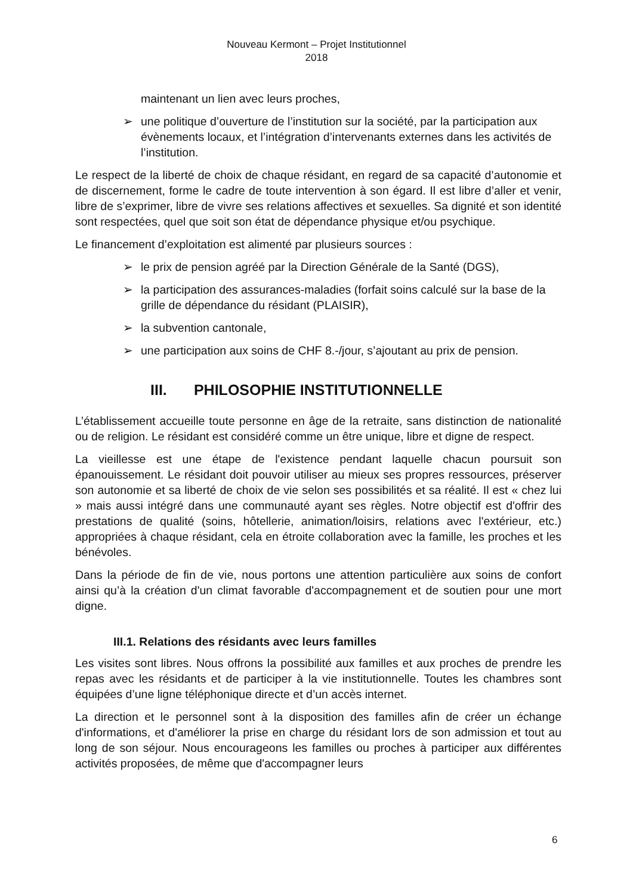Nouveau Kermont – Projet Institutionnel
2018
maintenant un lien avec leurs proches,
➢ une politique d’ouverture de l’institution sur la société, par la participation aux évènements locaux, et l’intégration d’intervenants externes dans les activités de l’institution.
Le respect de la liberté de choix de chaque résidant, en regard de sa capacité d’autonomie et de discernement, forme le cadre de toute intervention à son égard. Il est libre d’aller et venir, libre de s’exprimer, libre de vivre ses relations affectives et sexuelles. Sa dignité et son identité sont respectées, quel que soit son état de dépendance physique et/ou psychique.
Le financement d’exploitation est alimenté par plusieurs sources :
➢ le prix de pension agréé par la Direction Générale de la Santé (DGS),
➢ la participation des assurances-maladies (forfait soins calculé sur la base de la grille de dépendance du résidant (PLAISIR),
➢ la subvention cantonale,
➢ une participation aux soins de CHF 8.-/jour, s’ajoutant au prix de pension.
III. PHILOSOPHIE INSTITUTIONNELLE
L’établissement accueille toute personne en âge de la retraite, sans distinction de nationalité ou de religion. Le résidant est considéré comme un être unique, libre et digne de respect.
La vieillesse est une étape de l'existence pendant laquelle chacun poursuit son épanouissement. Le résidant doit pouvoir utiliser au mieux ses propres ressources, préserver son autonomie et sa liberté de choix de vie selon ses possibilités et sa réalité. Il est « chez lui » mais aussi intégré dans une communauté ayant ses règles. Notre objectif est d'offrir des prestations de qualité (soins, hôtellerie, animation/loisirs, relations avec l'extérieur, etc.) appropriées à chaque résidant, cela en étroite collaboration avec la famille, les proches et les bénévoles.
Dans la période de fin de vie, nous portons une attention particulière aux soins de confort ainsi qu’à la création d'un climat favorable d'accompagnement et de soutien pour une mort digne.
III.1. Relations des résidants avec leurs familles
Les visites sont libres. Nous offrons la possibilité aux familles et aux proches de prendre les repas avec les résidants et de participer à la vie institutionnelle. Toutes les chambres sont équipées d’une ligne téléphonique directe et d’un accès internet.
La direction et le personnel sont à la disposition des familles afin de créer un échange d'informations, et d'améliorer la prise en charge du résidant lors de son admission et tout au long de son séjour. Nous encourageons les familles ou proches à participer aux différentes activités proposées, de même que d'accompagner leurs
6